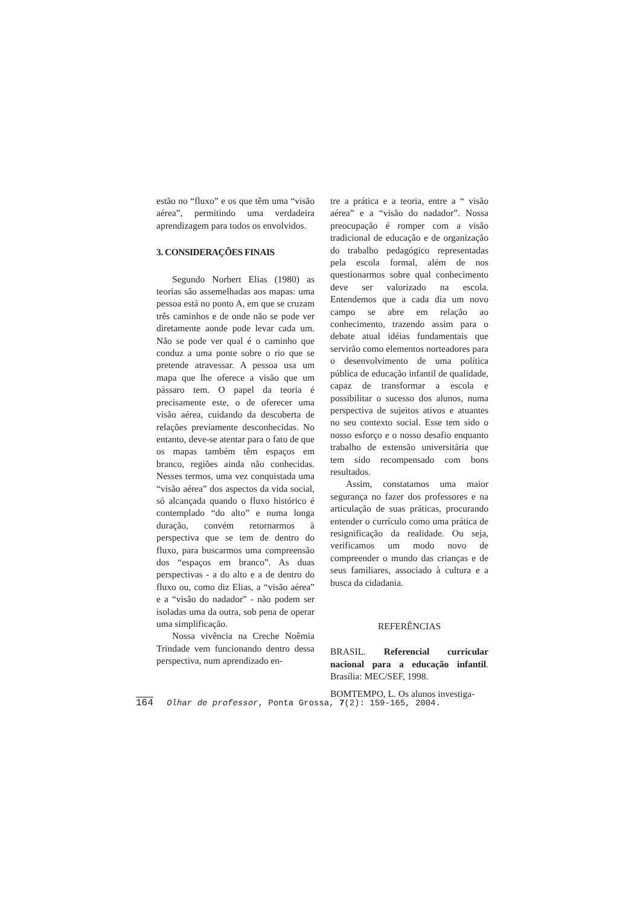estão no “fluxo” e os que têm uma “visão aérea”, permitindo uma verdadeira aprendizagem para todos os envolvidos.
3. CONSIDERAÇÕES FINAIS
Segundo Norbert Elias (1980) as teorias são assemelhadas aos mapas: uma pessoa está no ponto A, em que se cruzam três caminhos e de onde não se pode ver diretamente aonde pode levar cada um. Não se pode ver qual é o caminho que conduz a uma ponte sobre o rio que se pretende atravessar. A pessoa usa um mapa que lhe oferece a visão que um pássaro tem. O papel da teoria é precisamente este, o de oferecer uma visão aérea, cuidando da descoberta de relações previamente desconhecidas. No entanto, deve-se atentar para o fato de que os mapas também têm espaços em branco, regiões ainda não conhecidas. Nesses termos, uma vez conquistada uma “visão aérea” dos aspectos da vida social, só alcançada quando o fluxo histórico é contemplado “do alto” e numa longa duração, convém retornarmos à perspectiva que se tem de dentro do fluxo, para buscarmos uma compreensão dos “espaços em branco”. As duas perspectivas - a do alto e a de dentro do fluxo ou, como diz Elias, a “visão aérea” e a “visão do nadador” - não podem ser isoladas uma da outra, sob pena de operar uma simplificação.
Nossa vivência na Creche Noêmia Trindade vem funcionando dentro dessa perspectiva, num aprendizado en-
tre a prática e a teoria, entre a “ visão aérea” e a “visão do nadador”. Nossa preocupação é romper com a visão tradicional de educação e de organização do trabalho pedagógico representadas pela escola formal, além de nos questionarmos sobre qual conhecimento deve ser valorizado na escola. Entendemos que a cada dia um novo campo se abre em relação ao conhecimento, trazendo assim para o debate atual idéias fundamentais que servirão como elementos norteadores para o desenvolvimento de uma política pública de educação infantil de qualidade, capaz de transformar a escola e possibilitar o sucesso dos alunos, numa perspectiva de sujeitos ativos e atuantes no seu contexto social. Esse tem sido o nosso esforço e o nosso desafio enquanto trabalho de extensão universitária que tem sido recompensado com bons resultados.
Assim, constatamos uma maior segurança no fazer dos professores e na articulação de suas práticas, procurando entender o currículo como uma prática de resignificação da realidade. Ou seja, verificamos um modo novo de compreender o mundo das crianças e de seus familiares, associado à cultura e a busca da cidadania.
REFERÊNCIAS
BRASIL. Referencial curricular nacional para a educação infantil. Brasília: MEC/SEF, 1998.
BOMTEMPO, L. Os alunos investiga-
164 Olhar de professor, Ponta Grossa, 7(2): 159-165, 2004.